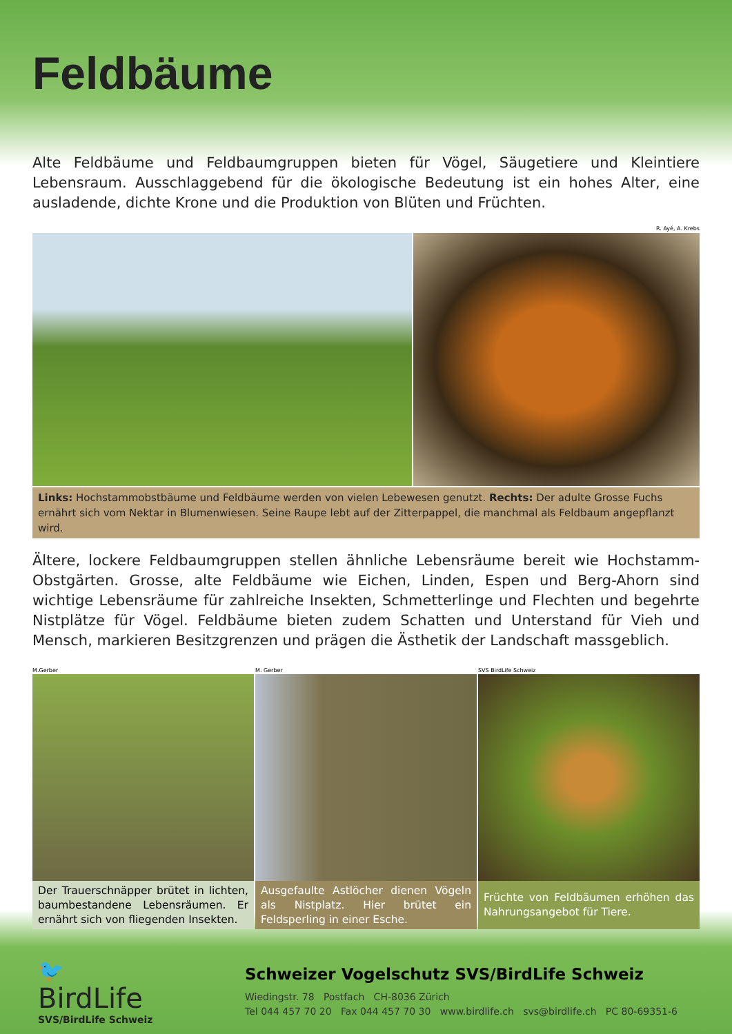Feldbäume
Alte Feldbäume und Feldbaumgruppen bieten für Vögel, Säugetiere und Kleintiere Lebensraum. Ausschlaggebend für die ökologische Bedeutung ist ein hohes Alter, eine ausladende, dichte Krone und die Produktion von Blüten und Früchten.
R. Ayé, A. Krebs
Links: Hochstammobstbäume und Feldbäume werden von vielen Lebewesen genutzt. Rechts: Der adulte Grosse Fuchs ernährt sich vom Nektar in Blumenwiesen. Seine Raupe lebt auf der Zitterpappel, die manchmal als Feldbaum angepflanzt wird.
Ältere, lockere Feldbaumgruppen stellen ähnliche Lebensräume bereit wie Hochstamm-Obstgärten. Grosse, alte Feldbäume wie Eichen, Linden, Espen und Berg-Ahorn sind wichtige Lebensräume für zahlreiche Insekten, Schmetterlinge und Flechten und begehrte Nistplätze für Vögel. Feldbäume bieten zudem Schatten und Unterstand für Vieh und Mensch, markieren Besitzgrenzen und prägen die Ästhetik der Landschaft massgeblich.
M.Gerber
Der Trauerschnäpper brütet in lichten, baumbestandene Lebensräumen. Er ernährt sich von fliegenden Insekten.
M. Gerber
Ausgefaulte Astlöcher dienen Vögeln als Nistplatz. Hier brütet ein Feldsperling in einer Esche.
SVS BirdLife Schweiz
Früchte von Feldbäumen erhöhen das Nahrungsangebot für Tiere.
🐦
BirdLife
SVS/BirdLife Schweiz
Schweizer Vogelschutz SVS/BirdLife Schweiz
Wiedingstr. 78 Postfach CH-8036 Zürich
Tel 044 457 70 20 Fax 044 457 70 30 www.birdlife.ch svs@birdlife.ch PC 80-69351-6